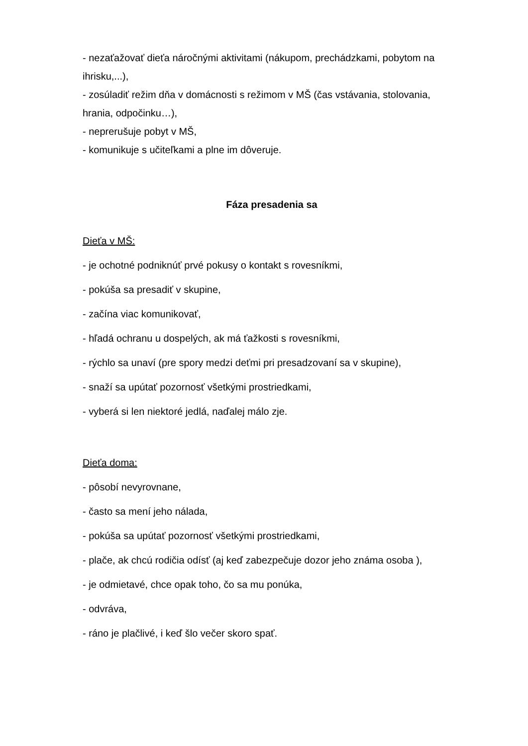- nezaťažovať dieťa náročnými aktivitami (nákupom, prechádzkami, pobytom na ihrisku,...),
- zosúladiť režim dňa v domácnosti s režimom v MŠ (čas vstávania, stolovania, hrania, odpočinku…),
- neprerušuje pobyt v MŠ,
- komunikuje s učiteľkami a plne im dôveruje.
Fáza presadenia sa
Dieťa v MŠ:
- je ochotné podniknúť prvé pokusy o kontakt s rovesníkmi,
- pokúša sa presadiť v skupine,
- začína viac komunikovať,
- hľadá ochranu u dospelých, ak má ťažkosti s rovesníkmi,
- rýchlo sa unaví (pre spory medzi deťmi pri presadzovaní sa v skupine),
- snaží sa upútať pozornosť všetkými prostriedkami,
- vyberá si len niektoré jedlá, naďalej málo zje.
Dieťa doma:
- pôsobí nevyrovnane,
- často sa mení jeho nálada,
- pokúša sa upútať pozornosť všetkými prostriedkami,
- plače, ak chcú rodičia odísť (aj keď zabezpečuje dozor jeho známa osoba ),
- je odmietavé, chce opak toho, čo sa mu ponúka,
- odvráva,
- ráno je plačlivé, i keď šlo večer skoro spať.